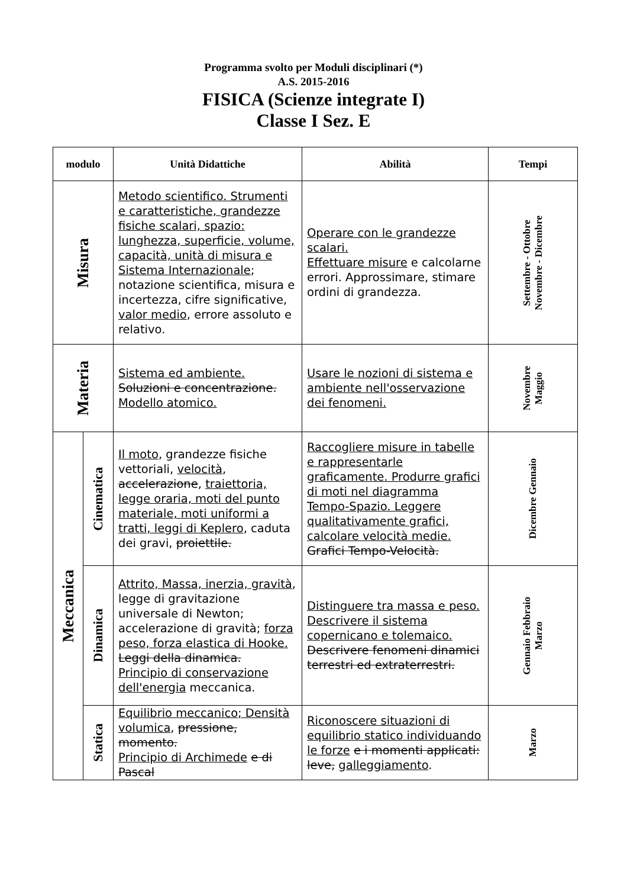Programma svolto per Moduli disciplinari (*)
A.S. 2015-2016
FISICA (Scienze integrate I)
Classe I Sez. E
| modulo | | Unità Didattiche | Abilità | Tempi |
| --- | --- | --- | --- | --- |
| Misura | | Metodo scientifico. Strumenti e caratteristiche, grandezze fisiche scalari, spazio: lunghezza, superficie, volume, capacità, unità di misura e Sistema Internazionale ; notazione scientifica, misura e incertezza, cifre significative, valor medio , errore assoluto e relativo. | Operare con le grandezze scalari. Effettuare misure e calcolarne errori. Approssimare, stimare ordini di grandezza. | Settembre - Ottobre Novembre - Dicembre |
| Materia | | Sistema ed ambiente. Soluzioni e concentrazione. Modello atomico. | Usare le nozioni di sistema e ambiente nell'osservazione dei fenomeni. | Novembre Maggio |
| Meccanica | Cinematica | Il moto , grandezze fisiche vettoriali, velocità , accelerazione , traiettoria, legge oraria, moti del punto materiale, moti uniformi a tratti, leggi di Keplero , caduta dei gravi, proiettile. | Raccogliere misure in tabelle e rappresentarle graficamente. Produrre grafici di moti nel diagramma Tempo-Spazio. Leggere qualitativamente grafici, calcolare velocità medie. Grafici Tempo-Velocità. | Dicembre Gennaio |
| | Dinamica | Attrito, Massa, inerzia, gravità , legge di gravitazione universale di Newton; accelerazione di gravità; forza peso, forza elastica di Hooke. Leggi della dinamica. Principio di conservazione dell'energia meccanica. | Distinguere tra massa e peso. Descrivere il sistema copernicano e tolemaico. Descrivere fenomeni dinamici terrestri ed extraterrestri. | Gennaio Febbraio Marzo |
| | Statica | Equilibrio meccanico; Densità volumica , pressione, momento. Principio di Archimede e di Pascal | Riconoscere situazioni di equilibrio statico individuando le forze e i momenti applicati: leve, galleggiamento . | Marzo |